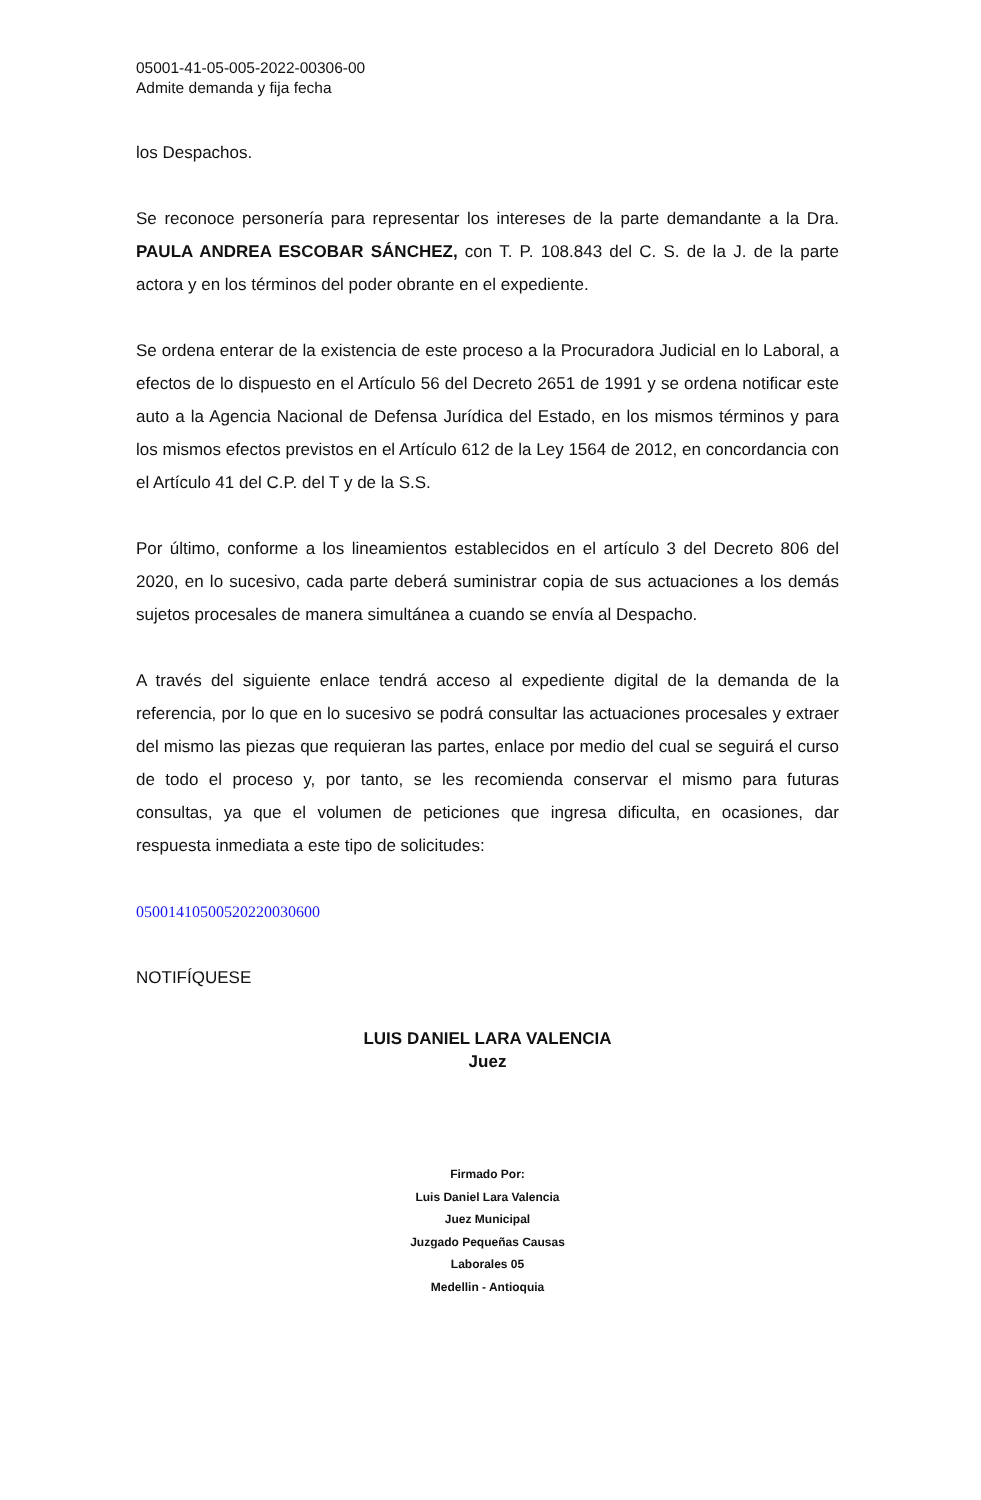05001-41-05-005-2022-00306-00
Admite demanda y fija fecha
los Despachos.
Se reconoce personería para representar los intereses de la parte demandante a la Dra. PAULA ANDREA ESCOBAR SÁNCHEZ, con T. P. 108.843 del C. S. de la J. de la parte actora y en los términos del poder obrante en el expediente.
Se ordena enterar de la existencia de este proceso a la Procuradora Judicial en lo Laboral, a efectos de lo dispuesto en el Artículo 56 del Decreto 2651 de 1991 y se ordena notificar este auto a la Agencia Nacional de Defensa Jurídica del Estado, en los mismos términos y para los mismos efectos previstos en el Artículo 612 de la Ley 1564 de 2012, en concordancia con el Artículo 41 del C.P. del T y de la S.S.
Por último, conforme a los lineamientos establecidos en el artículo 3 del Decreto 806 del 2020, en lo sucesivo, cada parte deberá suministrar copia de sus actuaciones a los demás sujetos procesales de manera simultánea a cuando se envía al Despacho.
A través del siguiente enlace tendrá acceso al expediente digital de la demanda de la referencia, por lo que en lo sucesivo se podrá consultar las actuaciones procesales y extraer del mismo las piezas que requieran las partes, enlace por medio del cual se seguirá el curso de todo el proceso y, por tanto, se les recomienda conservar el mismo para futuras consultas, ya que el volumen de peticiones que ingresa dificulta, en ocasiones, dar respuesta inmediata a este tipo de solicitudes:
05001410500520220030600
NOTIFÍQUESE
LUIS DANIEL LARA VALENCIA
Juez
Firmado Por:
Luis Daniel Lara Valencia
Juez Municipal
Juzgado Pequeñas Causas
Laborales 05
Medellin - Antioquia